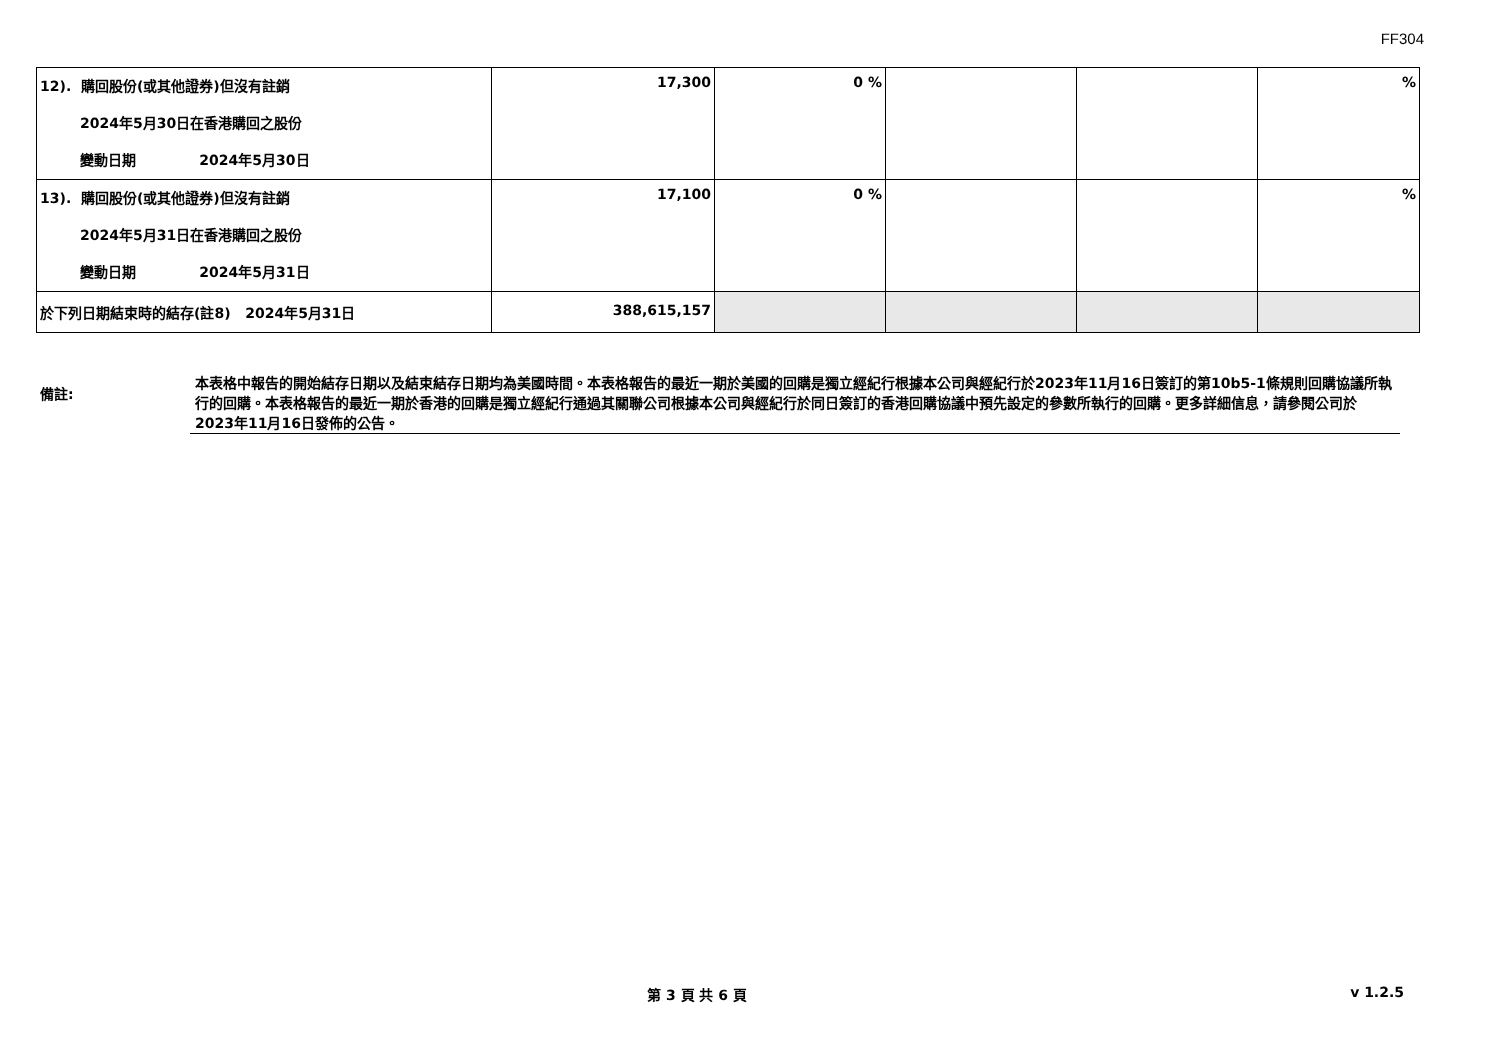FF304
| 12). 購回股份(或其他證券)但沒有註銷 2024年5月30日在香港購回之股份 變動日期 2024年5月30日 | 17,300 | 0 % | | | % |
| 13). 購回股份(或其他證券)但沒有註銷 2024年5月31日在香港購回之股份 變動日期 2024年5月31日 | 17,100 | 0 % | | | % |
| 於下列日期結束時的結存(註8) 2024年5月31日 | 388,615,157 | | | | |
備註:
本表格中報告的開始結存日期以及結束結存日期均為美國時間。本表格報告的最近一期於美國的回購是獨立經紀行根據本公司與經紀行於2023年11月16日簽訂的第10b5-1條規則回購協議所執行的回購。本表格報告的最近一期於香港的回購是獨立經紀行通過其關聯公司根據本公司與經紀行於同日簽訂的香港回購協議中預先設定的參數所執行的回購。更多詳細信息，請參閱公司於2023年11月16日發佈的公告。
第 3 頁 共 6 頁 v 1.2.5